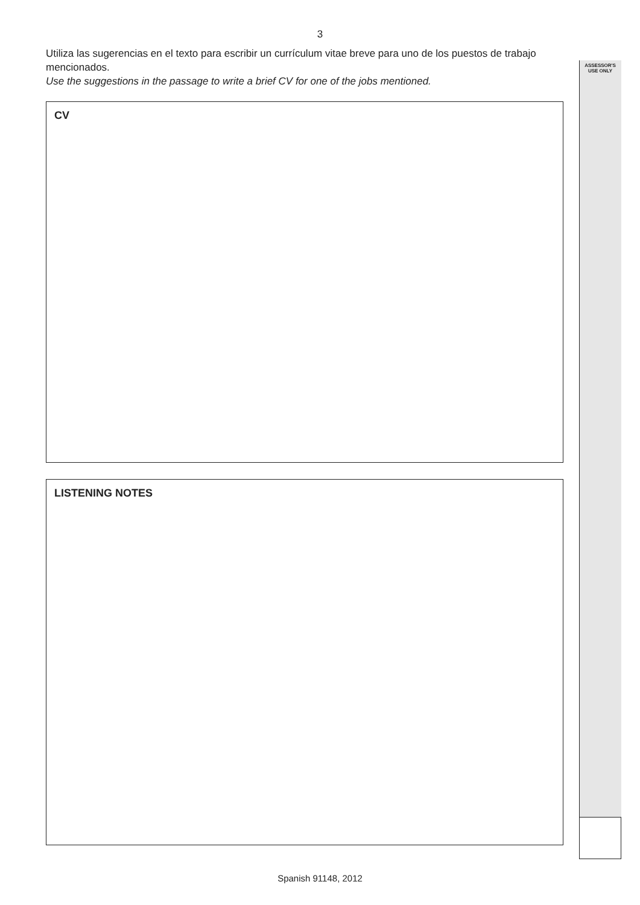ASSESSOR'S
USE ONLY
3
Utiliza las sugerencias en el texto para escribir un currículum vitae breve para uno de los puestos de trabajo mencionados.
Use the suggestions in the passage to write a brief CV for one of the jobs mentioned.
CV
LISTENING NOTES
Spanish 91148, 2012